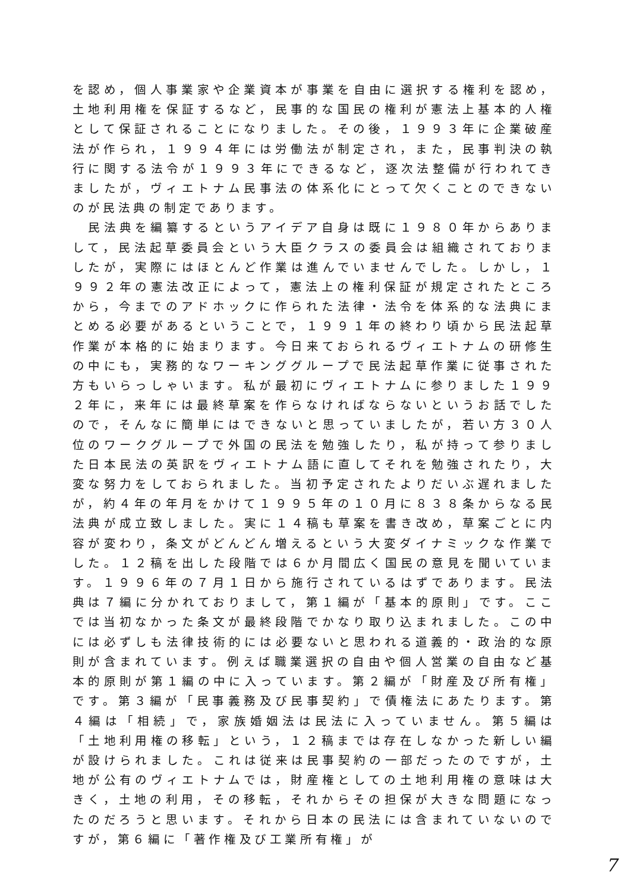を認め，個人事業家や企業資本が事業を自由に選択する権利を認め，土地利用権を保証するなど，民事的な国民の権利が憲法上基本的人権として保証されることになりました。その後，１９９３年に企業破産法が作られ，１９９４年には労働法が制定され，また，民事判決の執行に関する法令が１９９３年にできるなど，逐次法整備が行われてきましたが，ヴィエトナム民事法の体系化にとって欠くことのできないのが民法典の制定であります。
　民法典を編纂するというアイデア自身は既に１９８０年からありまして，民法起草委員会という大臣クラスの委員会は組織されておりましたが，実際にはほとんど作業は進んでいませんでした。しかし，１９９２年の憲法改正によって，憲法上の権利保証が規定されたところから，今までのアドホックに作られた法律・法令を体系的な法典にまとめる必要があるということで，１９９１年の終わり頃から民法起草作業が本格的に始まります。今日来ておられるヴィエトナムの研修生の中にも，実務的なワーキンググループで民法起草作業に従事された方もいらっしゃいます。私が最初にヴィエトナムに参りました１９９２年に，来年には最終草案を作らなければならないというお話でしたので，そんなに簡単にはできないと思っていましたが，若い方３０人位のワークグループで外国の民法を勉強したり，私が持って参りました日本民法の英訳をヴィエトナム語に直してそれを勉強されたり，大変な努力をしておられました。当初予定されたよりだいぶ遅れましたが，約４年の年月をかけて１９９５年の１０月に８３８条からなる民法典が成立致しました。実に１４稿も草案を書き改め，草案ごとに内容が変わり，条文がどんどん増えるという大変ダイナミックな作業でした。１２稿を出した段階では６か月間広く国民の意見を聞いています。１９９６年の７月１日から施行されているはずであります。民法典は７編に分かれておりまして，第１編が「基本的原則」です。ここでは当初なかった条文が最終段階でかなり取り込まれました。この中には必ずしも法律技術的には必要ないと思われる道義的・政治的な原則が含まれています。例えば職業選択の自由や個人営業の自由など基本的原則が第１編の中に入っています。第２編が「財産及び所有権」です。第３編が「民事義務及び民事契約」で債権法にあたります。第４編は「相続」で，家族婚姻法は民法に入っていません。第５編は「土地利用権の移転」という，１２稿までは存在しなかった新しい編が設けられました。これは従来は民事契約の一部だったのですが，土地が公有のヴィエトナムでは，財産権としての土地利用権の意味は大きく，土地の利用，その移転，それからその担保が大きな問題になったのだろうと思います。それから日本の民法には含まれていないのですが，第６編に「著作権及び工業所有権」が
7